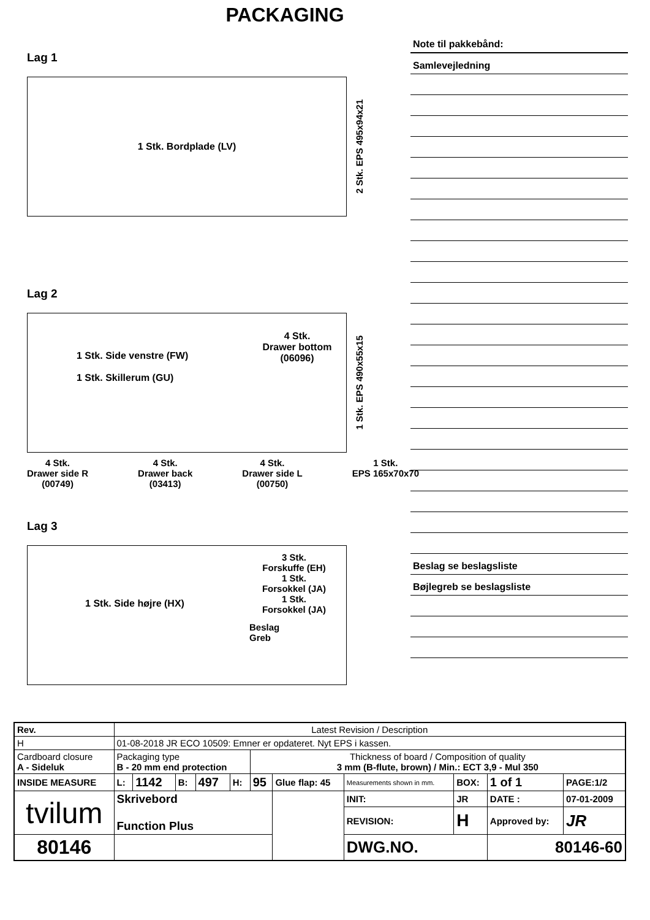PACKAGING
Lag 1
1 Stk. Bordplade (LV)
2 Stk. EPS 495x94x21
Lag 2
1 Stk. Side venstre (FW)
1 Stk. Skillerum (GU)
4 Stk.
Drawer bottom
(06096)
1 Stk. EPS 490x55x15
4 Stk.
Drawer side R
(00749)
4 Stk.
Drawer back
(03413)
4 Stk.
Drawer side L
(00750)
1 Stk.
EPS 165x70x70
Lag 3
1 Stk. Side højre (HX)
3 Stk.
Forskuffe (EH)
1 Stk.
Forsokkel (JA)
1 Stk.
Forsokkel (JA)
Beslag
Greb
Note til pakkebånd:
Samlevejledning
Beslag se beslagsliste
Bøjlegreb se beslagsliste
| Rev. | Latest Revision / Description | | | | | | | | | | | |
| H | 01-08-2018 JR ECO 10509: Emner er opdateret. Nyt EPS i kassen. | | | | | | | | | | | |
| Cardboard closure A - Sideluk | | Packaging type B - 20 mm end protection | | | | | Thickness of board / Composition of quality 3 mm (B-flute, brown) / Min.: ECT 3,9 - Mul 350 | | | | | |
| INSIDE MEASURE | | L: | 1142 | B: | 497 | H: | 95 | Glue flap: 45 | Measurements shown in mm. | BOX: | 1 of 1 | PAGE:1/2 |
| tvilum | | Skrivebord Function Plus | | | | | | | INIT: | JR | DATE : | 07-01-2009 |
| | | | | | | | | | REVISION: | H | Approved by: | JR |
| 80146 | | | | | | | | | DWG.NO. | | 80146-60 | |